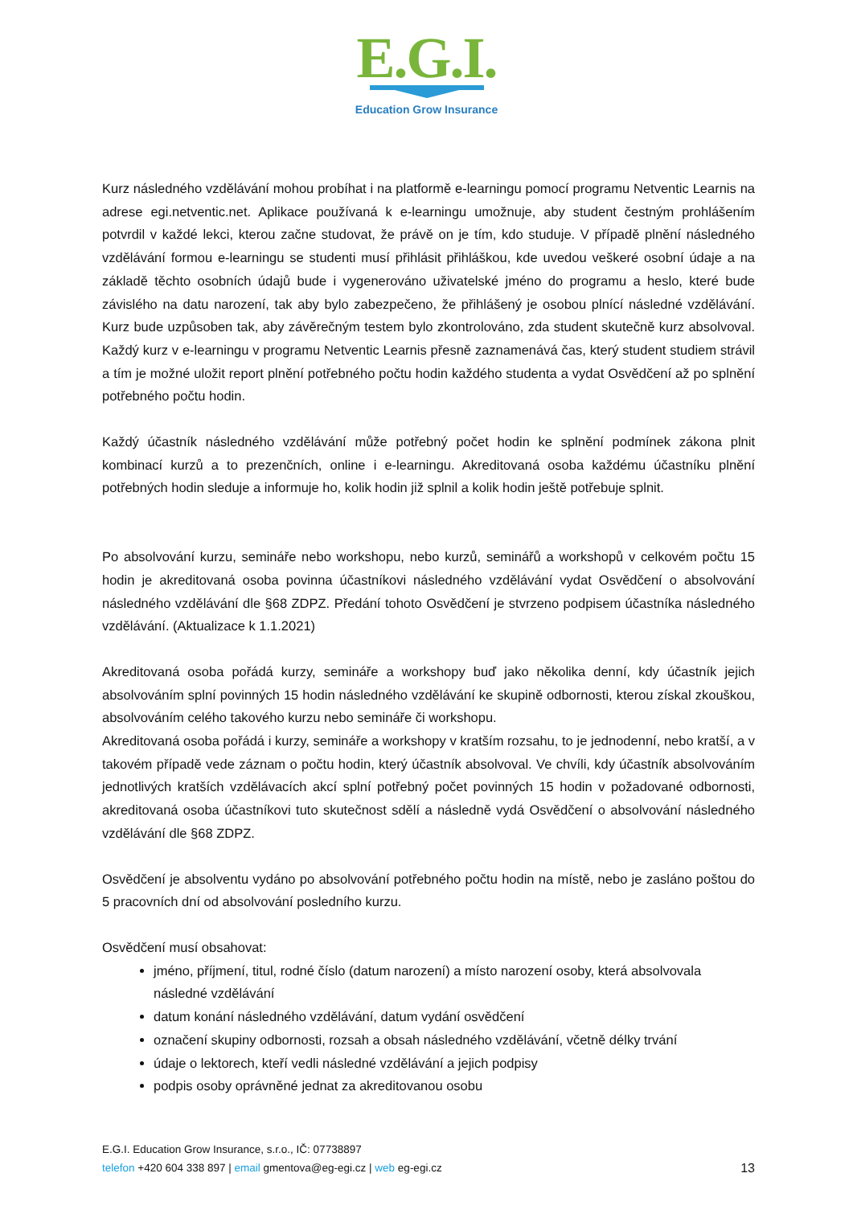E.G.I.
Education Grow Insurance
Kurz následného vzdělávání mohou probíhat i na platformě e-learningu pomocí programu Netventic Learnis na adrese egi.netventic.net. Aplikace používaná k e-learningu umožnuje, aby student čestným prohlášením potvrdil v každé lekci, kterou začne studovat, že právě on je tím, kdo studuje. V případě plnění následného vzdělávání formou e-learningu se studenti musí přihlásit přihláškou, kde uvedou veškeré osobní údaje a na základě těchto osobních údajů bude i vygenerováno uživatelské jméno do programu a heslo, které bude závislého na datu narození, tak aby bylo zabezpečeno, že přihlášený je osobou plnící následné vzdělávání. Kurz bude uzpůsoben tak, aby závěrečným testem bylo zkontrolováno, zda student skutečně kurz absolvoval. Každý kurz v e-learningu v programu Netventic Learnis přesně zaznamenává čas, který student studiem strávil a tím je možné uložit report plnění potřebného počtu hodin každého studenta a vydat Osvědčení až po splnění potřebného počtu hodin.
Každý účastník následného vzdělávání může potřebný počet hodin ke splnění podmínek zákona plnit kombinací kurzů a to prezenčních, online i e-learningu. Akreditovaná osoba každému účastníku plnění potřebných hodin sleduje a informuje ho, kolik hodin již splnil a kolik hodin ještě potřebuje splnit.
Po absolvování kurzu, semináře nebo workshopu, nebo kurzů, seminářů a workshopů v celkovém počtu 15 hodin je akreditovaná osoba povinna účastníkovi následného vzdělávání vydat Osvědčení o absolvování následného vzdělávání dle §68 ZDPZ. Předání tohoto Osvědčení je stvrzeno podpisem účastníka následného vzdělávání. (Aktualizace k 1.1.2021)
Akreditovaná osoba pořádá kurzy, semináře a workshopy buď jako několika denní, kdy účastník jejich absolvováním splní povinných 15 hodin následného vzdělávání ke skupině odbornosti, kterou získal zkouškou, absolvováním celého takového kurzu nebo semináře či workshopu.
Akreditovaná osoba pořádá i kurzy, semináře a workshopy v kratším rozsahu, to je jednodenní, nebo kratší, a v takovém případě vede záznam o počtu hodin, který účastník absolvoval. Ve chvíli, kdy účastník absolvováním jednotlivých kratších vzdělávacích akcí splní potřebný počet povinných 15 hodin v požadované odbornosti, akreditovaná osoba účastníkovi tuto skutečnost sdělí a následně vydá Osvědčení o absolvování následného vzdělávání dle §68 ZDPZ.
Osvědčení je absolventu vydáno po absolvování potřebného počtu hodin na místě, nebo je zasláno poštou do 5 pracovních dní od absolvování posledního kurzu.
Osvědčení musí obsahovat:
jméno, příjmení, titul, rodné číslo (datum narození) a místo narození osoby, která absolvovala následné vzdělávání
datum konání následného vzdělávání, datum vydání osvědčení
označení skupiny odbornosti, rozsah a obsah následného vzdělávání, včetně délky trvání
údaje o lektorech, kteří vedli následné vzdělávání a jejich podpisy
podpis osoby oprávněné jednat za akreditovanou osobu
E.G.I. Education Grow Insurance, s.r.o., IČ: 07738897
13 telefon +420 604 338 897 | email gmentova@eg-egi.cz | web eg-egi.cz